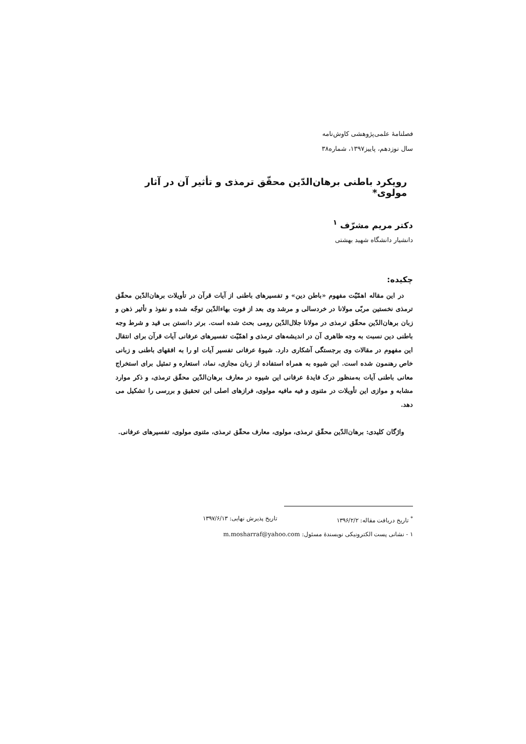فصلنامهٔ علمی‌پژوهشی کاوش‌نامه
سال نوزدهم، پاییز۱۳۹۷، شماره۳۸
رویکرد باطنی برهان‌الدّین محقّق ترمذی و تأثیر آن در آثار مولوی*
دکتر مریم مشرّف <sup>۱</sup>
دانشیار دانشگاه شهید بهشتی
چکیده:
در این مقاله اهمّیّت مفهوم «باطن دین» و تفسیرهای باطنی از آیات قرآن در تأویلات برهان‌الدّین محقّق ترمذی نخستین مربّی مولانا در خردسالی و مرشد وی بعد از فوت بهاءالدّین توجّه شده و نفوذ و تأثیر ذهن و زبان برهان‌الدّین محقّق ترمذی در مولانا جلال‌الدّین رومی بحث شده است. برتر دانستن بی قید و شرط وجه باطنی دین نسبت به وجه ظاهری آن در اندیشه‌های ترمذی و اهمّیّت تفسیرهای عرفانی آیات قرآن برای انتقال این مفهوم در مقالات وی برجستگی آشکاری دارد. شیوهٔ عرفانی تفسیر آیات او را به افقهای باطنی و زبانی خاص رهنمون شده است. این شیوه به همراه استفاده از زبان مجازی، نماد، استعاره و تمثیل برای استخراج معانی باطنی آیات به‌منظور درک فایدهٔ عرفانی این شیوه در معارف برهان‌الدّین محقّق ترمذی، و ذکر موارد مشابه و موازی این تأویلات در مثنوی و فیه مافیه مولوی، فرازهای اصلی این تحقیق و بررسی را تشکیل می دهد.
واژگان کلیدی: برهان‌الدّین محقّق ترمذی، مولوی، معارف محقّق ترمذی، مثنوی مولوی، تفسیرهای عرفانی.
<sup>*</sup> تاریخ دریافت مقاله: ۱۳۹۶/۲/۲ تاریخ پذیرش نهایی: ۱۳۹۷/۶/۱۳
۱ - نشانی پست الکترونیکی نویسندهٔ مسئول: m.mosharraf@yahoo.com